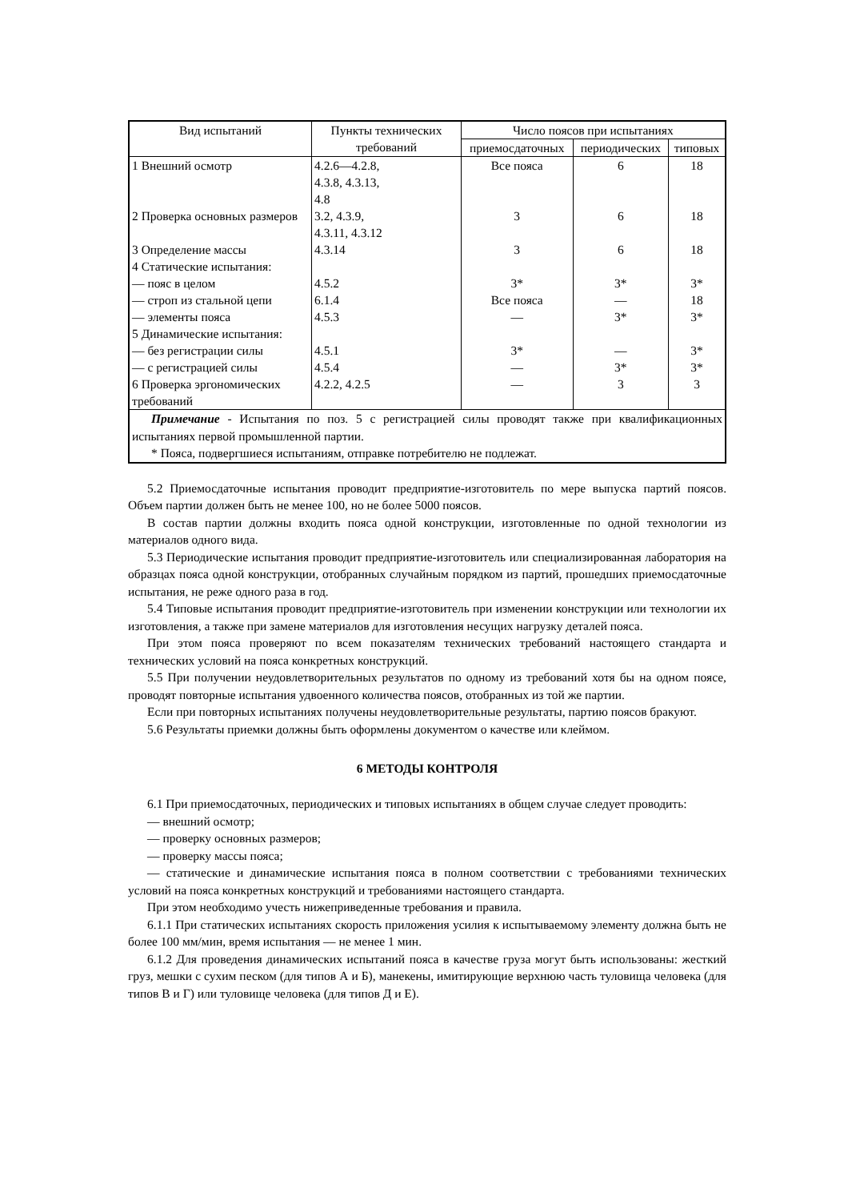| Вид испытаний | Пункты технических требований | Число поясов при испытаниях | | |
| --- | --- | --- | --- | --- |
| | | приемосдаточных | периодических | типовых |
| 1 Внешний осмотр | 4.2.6—4.2.8, 4.3.8, 4.3.13, 4.8 | Все пояса | 6 | 18 |
| 2 Проверка основных размеров | 3.2, 4.3.9, 4.3.11, 4.3.12 | 3 | 6 | 18 |
| 3 Определение массы | 4.3.14 | 3 | 6 | 18 |
| 4 Статические испытания: | | | | |
| — пояс в целом | 4.5.2 | 3* | 3* | 3* |
| — строп из стальной цепи | 6.1.4 | Все пояса | — | 18 |
| — элементы пояса | 4.5.3 | — | 3* | 3* |
| 5 Динамические испытания: | | | | |
| — без регистрации силы | 4.5.1 | 3* | — | 3* |
| — с регистрацией силы | 4.5.4 | — | 3* | 3* |
| 6 Проверка эргономических требований | 4.2.2, 4.2.5 | — | 3 | 3 |
| Примечание - Испытания по поз. 5 с регистрацией силы проводят также при квалификационных испытаниях первой промышленной партии. * Пояса, подвергшиеся испытаниям, отправке потребителю не подлежат. | | | | |
5.2 Приемосдаточные испытания проводит предприятие-изготовитель по мере выпуска партий поясов. Объем партии должен быть не менее 100, но не более 5000 поясов.
В состав партии должны входить пояса одной конструкции, изготовленные по одной технологии из материалов одного вида.
5.3 Периодические испытания проводит предприятие-изготовитель или специализированная лаборатория на образцах пояса одной конструкции, отобранных случайным порядком из партий, прошедших приемосдаточные испытания, не реже одного раза в год.
5.4 Типовые испытания проводит предприятие-изготовитель при изменении конструкции или технологии их изготовления, а также при замене материалов для изготовления несущих нагрузку деталей пояса.
При этом пояса проверяют по всем показателям технических требований настоящего стандарта и технических условий на пояса конкретных конструкций.
5.5 При получении неудовлетворительных результатов по одному из требований хотя бы на одном поясе, проводят повторные испытания удвоенного количества поясов, отобранных из той же партии.
Если при повторных испытаниях получены неудовлетворительные результаты, партию поясов бракуют.
5.6 Результаты приемки должны быть оформлены документом о качестве или клеймом.
6 МЕТОДЫ КОНТРОЛЯ
6.1 При приемосдаточных, периодических и типовых испытаниях в общем случае следует проводить:
— внешний осмотр;
— проверку основных размеров;
— проверку массы пояса;
— статические и динамические испытания пояса в полном соответствии с требованиями технических условий на пояса конкретных конструкций и требованиями настоящего стандарта.
При этом необходимо учесть нижеприведенные требования и правила.
6.1.1 При статических испытаниях скорость приложения усилия к испытываемому элементу должна быть не более 100 мм/мин, время испытания — не менее 1 мин.
6.1.2 Для проведения динамических испытаний пояса в качестве груза могут быть использованы: жесткий груз, мешки с сухим песком (для типов А и Б), манекены, имитирующие верхнюю часть туловища человека (для типов В и Г) или туловище человека (для типов Д и Е).